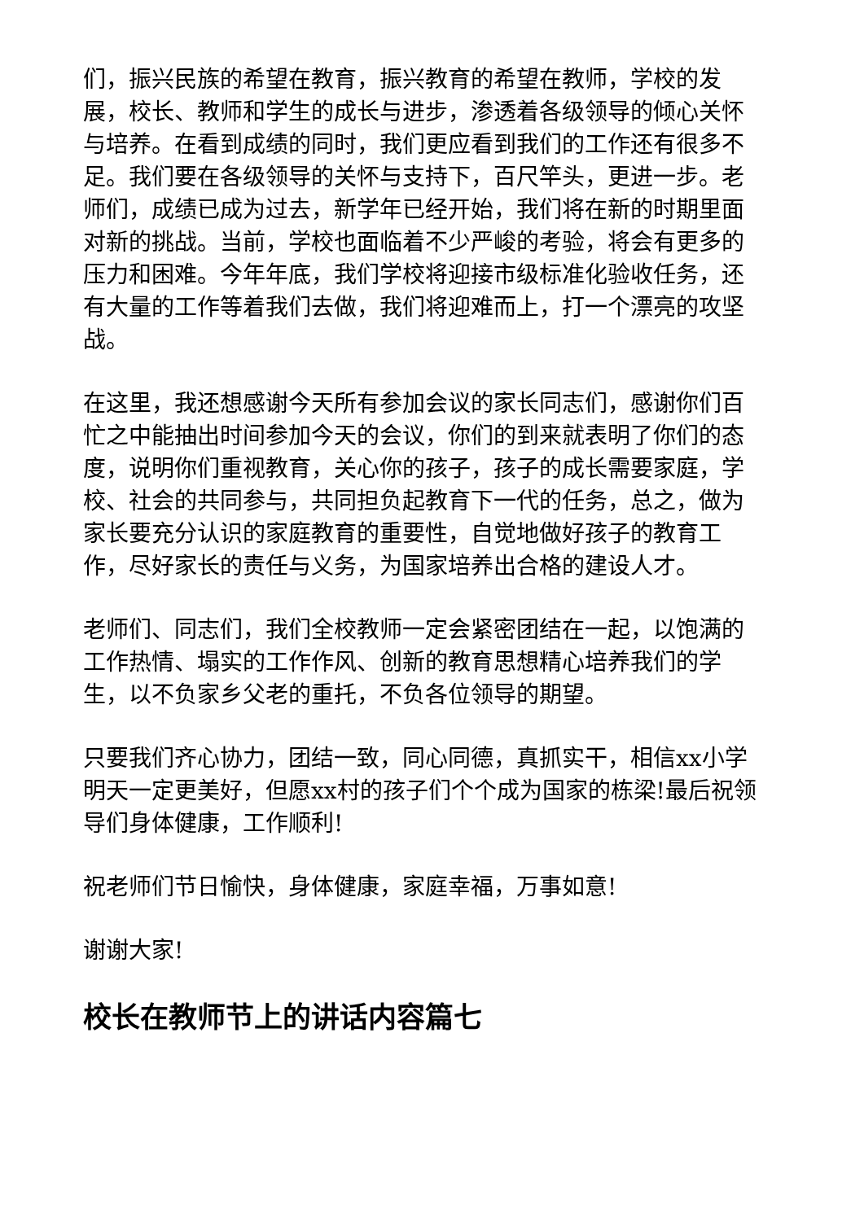们，振兴民族的希望在教育，振兴教育的希望在教师，学校的发展，校长、教师和学生的成长与进步，渗透着各级领导的倾心关怀与培养。在看到成绩的同时，我们更应看到我们的工作还有很多不足。我们要在各级领导的关怀与支持下，百尺竿头，更进一步。老师们，成绩已成为过去，新学年已经开始，我们将在新的时期里面对新的挑战。当前，学校也面临着不少严峻的考验，将会有更多的压力和困难。今年年底，我们学校将迎接市级标准化验收任务，还有大量的工作等着我们去做，我们将迎难而上，打一个漂亮的攻坚战。
在这里，我还想感谢今天所有参加会议的家长同志们，感谢你们百忙之中能抽出时间参加今天的会议，你们的到来就表明了你们的态度，说明你们重视教育，关心你的孩子，孩子的成长需要家庭，学校、社会的共同参与，共同担负起教育下一代的任务，总之，做为家长要充分认识的家庭教育的重要性，自觉地做好孩子的教育工作，尽好家长的责任与义务，为国家培养出合格的建设人才。
老师们、同志们，我们全校教师一定会紧密团结在一起，以饱满的工作热情、塌实的工作作风、创新的教育思想精心培养我们的学生，以不负家乡父老的重托，不负各位领导的期望。
只要我们齐心协力，团结一致，同心同德，真抓实干，相信xx小学明天一定更美好，但愿xx村的孩子们个个成为国家的栋梁!最后祝领导们身体健康，工作顺利!
祝老师们节日愉快，身体健康，家庭幸福，万事如意!
谢谢大家!
校长在教师节上的讲话内容篇七